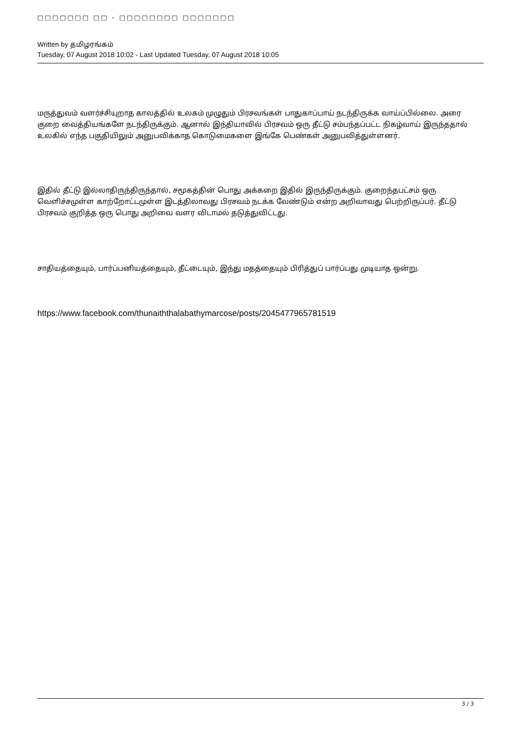□□□□□□□ □□ - □□□□□□□□ □□□□□□□
Written by தமிழரங்கம்
Tuesday, 07 August 2018 10:02 - Last Updated Tuesday, 07 August 2018 10:05
மருத்துவம் வளர்ச்சியுறாத காலத்தில் உலகம் முழுதும் பிரசவங்கள் பாதுகாப்பாய் நடந்திருக்க வாய்ப்பில்லை. அரை குறை வைத்தியங்களே நடந்திருக்கும். ஆனால் இந்தியாவில் பிரசவம் ஒரு தீட்டு சம்பந்தப்பட்ட நிகழ்வாய் இருந்ததால் உலகில் எந்த பகுதியிலும் அனுபவிக்காத கொடுமைகளை இங்கே பெண்கள் அனுபவித்துள்ளனர்.
இதில் தீட்டு இல்லாதிருந்திருந்தால், சமூகத்தின் பொது அக்கறை இதில் இருந்திருக்கும். குறைந்தபட்சம் ஒரு வெளிச்சமுள்ள காற்றோட்டமுள்ள இடத்திலாவது பிரசவம் நடக்க வேண்டும் என்ற அறிவாவது பெற்றிருப்பர். தீட்டு பிரசவம் குறித்த ஒரு பொது அறிவை வளர விடாமல் தடுத்துவிட்டது.
சாதியத்தையும், பார்ப்பனியத்தையும், தீட்டையும், இந்து மதத்தையும் பிரித்துப் பார்ப்பது முடியாத ஒன்று.
https://www.facebook.com/thunaiththalabathymarcose/posts/2045477965781519
3 / 3